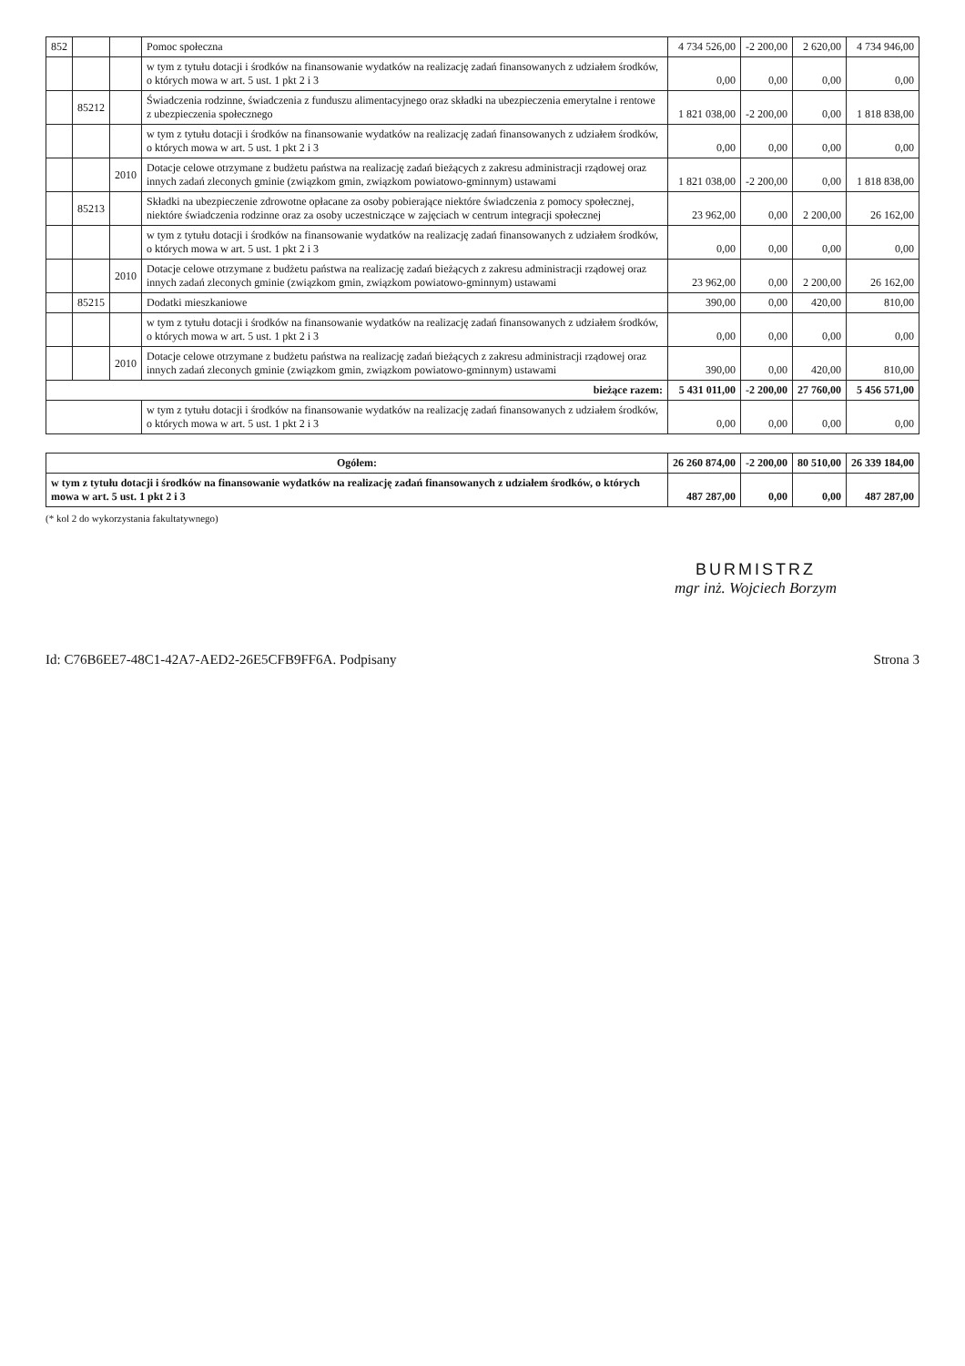| 852 | | | Pomoc społeczna | 4 734 526,00 | -2 200,00 | 2 620,00 | 4 734 946,00 |
| | | | w tym z tytułu dotacji i środków na finansowanie wydatków na realizację zadań finansowanych z udziałem środków, o których mowa w art. 5 ust. 1 pkt 2 i 3 | 0,00 | 0,00 | 0,00 | 0,00 |
| | 85212 | | Świadczenia rodzinne, świadczenia z funduszu alimentacyjnego oraz składki na ubezpieczenia emerytalne i rentowe z ubezpieczenia społecznego | 1 821 038,00 | -2 200,00 | 0,00 | 1 818 838,00 |
| | | | w tym z tytułu dotacji i środków na finansowanie wydatków na realizację zadań finansowanych z udziałem środków, o których mowa w art. 5 ust. 1 pkt 2 i 3 | 0,00 | 0,00 | 0,00 | 0,00 |
| | | 2010 | Dotacje celowe otrzymane z budżetu państwa na realizację zadań bieżących z zakresu administracji rządowej oraz innych zadań zleconych gminie (związkom gmin, związkom powiatowo-gminnym) ustawami | 1 821 038,00 | -2 200,00 | 0,00 | 1 818 838,00 |
| | 85213 | | Składki na ubezpieczenie zdrowotne opłacane za osoby pobierające niektóre świadczenia z pomocy społecznej, niektóre świadczenia rodzinne oraz za osoby uczestniczące w zajęciach w centrum integracji społecznej | 23 962,00 | 0,00 | 2 200,00 | 26 162,00 |
| | | | w tym z tytułu dotacji i środków na finansowanie wydatków na realizację zadań finansowanych z udziałem środków, o których mowa w art. 5 ust. 1 pkt 2 i 3 | 0,00 | 0,00 | 0,00 | 0,00 |
| | | 2010 | Dotacje celowe otrzymane z budżetu państwa na realizację zadań bieżących z zakresu administracji rządowej oraz innych zadań zleconych gminie (związkom gmin, związkom powiatowo-gminnym) ustawami | 23 962,00 | 0,00 | 2 200,00 | 26 162,00 |
| | 85215 | | Dodatki mieszkaniowe | 390,00 | 0,00 | 420,00 | 810,00 |
| | | | w tym z tytułu dotacji i środków na finansowanie wydatków na realizację zadań finansowanych z udziałem środków, o których mowa w art. 5 ust. 1 pkt 2 i 3 | 0,00 | 0,00 | 0,00 | 0,00 |
| | | 2010 | Dotacje celowe otrzymane z budżetu państwa na realizację zadań bieżących z zakresu administracji rządowej oraz innych zadań zleconych gminie (związkom gmin, związkom powiatowo-gminnym) ustawami | 390,00 | 0,00 | 420,00 | 810,00 |
| bieżące razem: | | | | 5 431 011,00 | -2 200,00 | 27 760,00 | 5 456 571,00 |
| | | | w tym z tytułu dotacji i środków na finansowanie wydatków na realizację zadań finansowanych z udziałem środków, o których mowa w art. 5 ust. 1 pkt 2 i 3 | 0,00 | 0,00 | 0,00 | 0,00 |
| Ogółem: | | | | 26 260 874,00 | -2 200,00 | 80 510,00 | 26 339 184,00 |
| w tym z tytułu dotacji i środków na finansowanie wydatków na realizację zadań finansowanych z udziałem środków, o których mowa w art. 5 ust. 1 pkt 2 i 3 | | | | 487 287,00 | 0,00 | 0,00 | 487 287,00 |
(* kol 2 do wykorzystania fakultatywnego)
BURMISTRZ
mgr inż. Wojciech Borzym
Id: C76B6EE7-48C1-42A7-AED2-26E5CFB9FF6A. Podpisany Strona 3